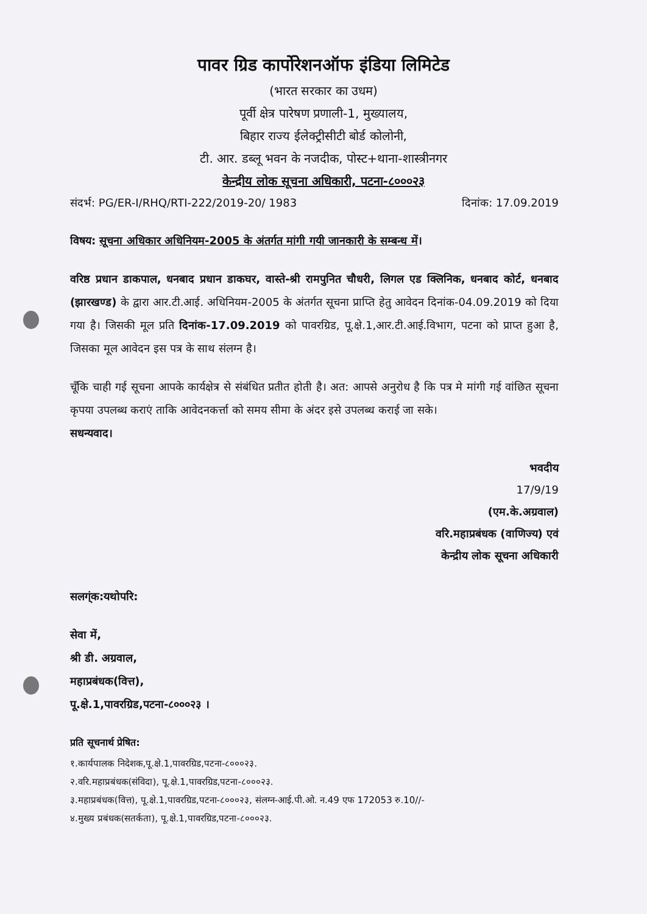पावर ग्रिड कार्पोरेशनऑफ इंडिया लिमिटेड
(भारत सरकार का उधम)
पूर्वी क्षेत्र पारेषण प्रणाली-1, मुख्यालय,
बिहार राज्य ईलेक्ट्रीसीटी बोर्ड कोलोनी,
टी. आर. डब्लू भवन के नजदीक, पोस्ट+थाना-शास्त्रीनगर
केन्द्रीय लोक सूचना अधिकारी, पटना-८०००२३
संदर्भ: PG/ER-I/RHQ/RTI-222/2019-20/ 1983 दिनांक: 17.09.2019
विषय: सूचना अधिकार अधिनियम-2005 के अंतर्गत मांगी गयी जानकारी के सम्बन्ध में।
वरिष्ठ प्रधान डाकपाल, धनबाद प्रधान डाकघर, वास्ते-श्री रामपुनित चौधरी, लिगल एड क्लिनिक, धनबाद कोर्ट, धनबाद (झारखण्ड) के द्वारा आर.टी.आई. अधिनियम-2005 के अंतर्गत सूचना प्राप्ति हेतु आवेदन दिनांक-04.09.2019 को दिया गया है। जिसकी मूल प्रति दिनांक-17.09.2019 को पावरग्रिड, पू.क्षे.1,आर.टी.आई.विभाग, पटना को प्राप्त हुआ है, जिसका मूल आवेदन इस पत्र के साथ संलग्न है।
चूँकि चाही गई सूचना आपके कार्यक्षेत्र से संबंधित प्रतीत होती है। अत: आपसे अनुरोध है कि पत्र मे मांगी गई वांछित सूचना कृपया उपलब्ध कराएं ताकि आवेदनकर्त्ता को समय सीमा के अंदर इसे उपलब्ध कराई जा सके।
सधन्यवाद।
भवदीय
17/9/19
(एम.के.अग्रवाल)
वरि.महाप्रबंधक (वाणिज्य) एवं
केन्द्रीय लोक सूचना अधिकारी
सलग्ंक:यथोपरि:
सेवा में,
श्री डी. अग्रवाल,
महाप्रबंधक(वित्त),
पू.क्षे.1,पावरग्रिड,पटना-८०००२३ ।
प्रति सूचनार्थ प्रेषित:
१.कार्यपालक निदेशक,पू.क्षे.1,पावरग्रिड,पटना-८०००२३.
२.वरि.महाप्रबंधक(संविदा), पू.क्षे.1,पावरग्रिड,पटना-८०००२३.
३.महाप्रबंधक(वित्त), पू.क्षे.1,पावरग्रिड,पटना-८०००२३, संलग्न-आई.पी.ओ. न.49 एफ 172053 रु.10//-
४.मुख्य प्रबंधक(सतर्कता), पू.क्षे.1,पावरग्रिड,पटना-८०००२३.